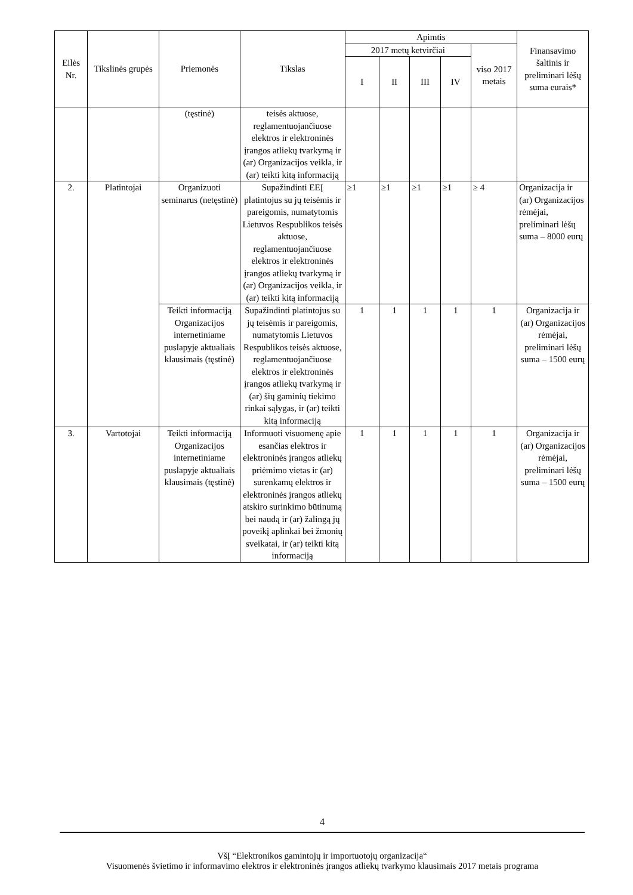| Eilės Nr. | Tikslinės grupės | Priemonės | Tikslas | Apimtis | | | | | Finansavimo šaltinis ir preliminari lėšų suma eurais* |
| --- | --- | --- | --- | --- | --- | --- | --- | --- | --- |
| | | | | 2017 metų ketvirčiai | | | | viso 2017 metais | |
| | | | | I | II | III | IV | | |
| | | (tęstinė) | teisės aktuose, reglamentuojančiuose elektros ir elektroninės įrangos atliekų tvarkymą ir (ar) Organizacijos veikla, ir (ar) teikti kitą informaciją | | | | | | |
| 2. | Platintojai | Organizuoti seminarus (netęstinė) | Supažindinti EEĮ platintojus su jų teisėmis ir pareigomis, numatytomis Lietuvos Respublikos teisės aktuose, reglamentuojančiuose elektros ir elektroninės įrangos atliekų tvarkymą ir (ar) Organizacijos veikla, ir (ar) teikti kitą informaciją | ≥1 | ≥1 | ≥1 | ≥1 | ≥ 4 | Organizacija ir (ar) Organizacijos rėmėjai, preliminari lėšų suma – 8000 eurų |
| | | Teikti informaciją Organizacijos internetiniame puslapyje aktualiais klausimais (tęstinė) | Supažindinti platintojus su jų teisėmis ir pareigomis, numatytomis Lietuvos Respublikos teisės aktuose, reglamentuojančiuose elektros ir elektroninės įrangos atliekų tvarkymą ir (ar) šių gaminių tiekimo rinkai sąlygas, ir (ar) teikti kitą informaciją | 1 | 1 | 1 | 1 | 1 | Organizacija ir (ar) Organizacijos rėmėjai, preliminari lėšų suma – 1500 eurų |
| 3. | Vartotojai | Teikti informaciją Organizacijos internetiniame puslapyje aktualiais klausimais (tęstinė) | Informuoti visuomenę apie esančias elektros ir elektroninės įrangos atliekų priėmimo vietas ir (ar) surenkamų elektros ir elektroninės įrangos atliekų atskiro surinkimo būtinumą bei naudą ir (ar) žalingą jų poveikį aplinkai bei žmonių sveikatai, ir (ar) teikti kitą informaciją | 1 | 1 | 1 | 1 | 1 | Organizacija ir (ar) Organizacijos rėmėjai, preliminari lėšų suma – 1500 eurų |
4
VšĮ “Elektronikos gamintojų ir importuotojų organizacija“
Visuomenės švietimo ir informavimo elektros ir elektroninės įrangos atliekų tvarkymo klausimais 2017 metais programa